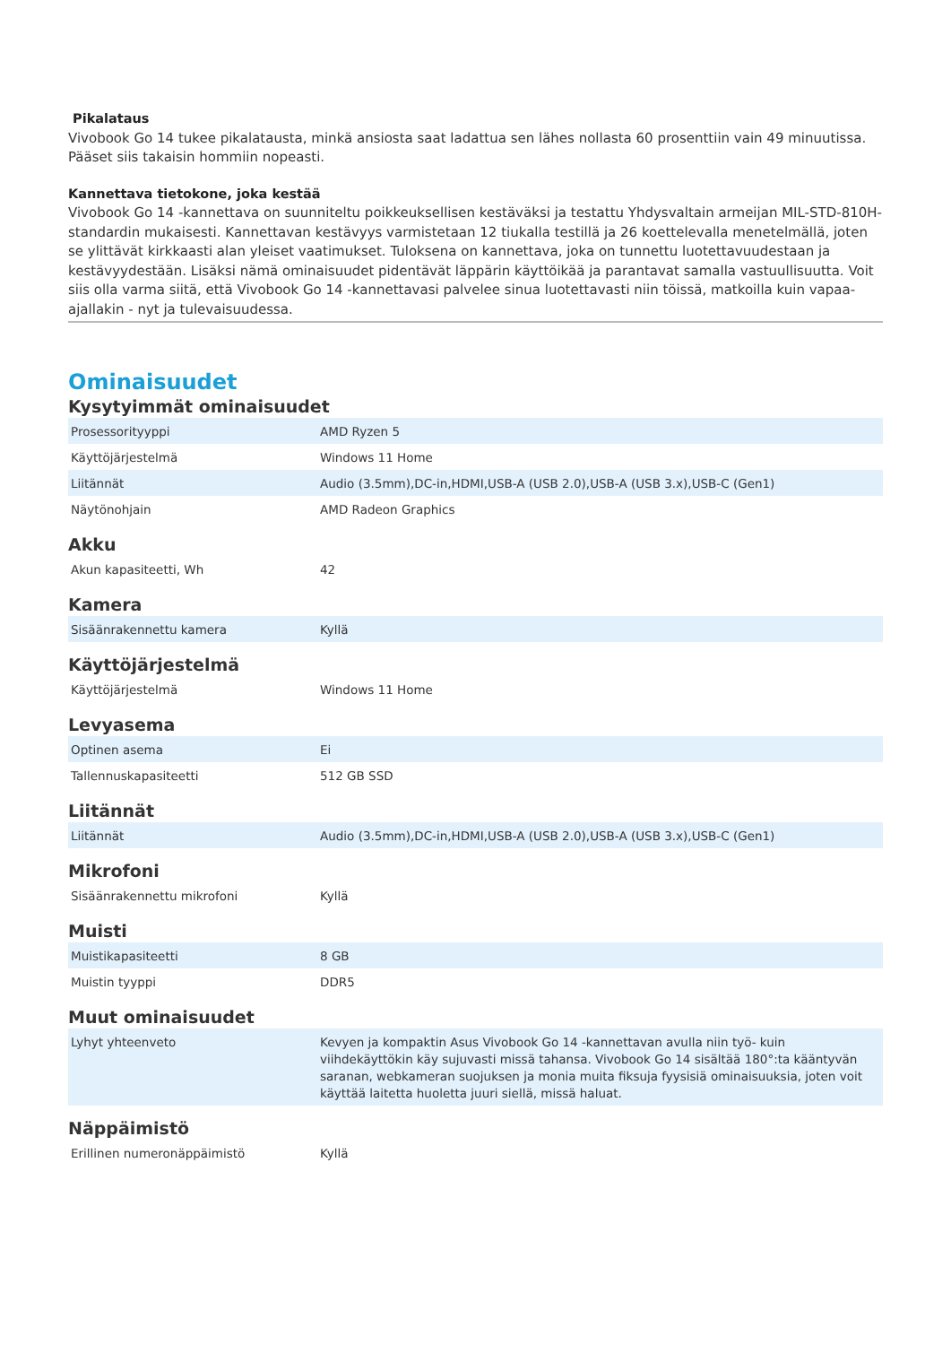Pikalataus
Vivobook Go 14 tukee pikalatausta, minkä ansiosta saat ladattua sen lähes nollasta 60 prosenttiin vain 49 minuutissa. Pääset siis takaisin hommiin nopeasti.
Kannettava tietokone, joka kestää
Vivobook Go 14 -kannettava on suunniteltu poikkeuksellisen kestäväksi ja testattu Yhdysvaltain armeijan MIL-STD-810H-standardin mukaisesti. Kannettavan kestävyys varmistetaan 12 tiukalla testillä ja 26 koettelevalla menetelmällä, joten se ylittävät kirkkaasti alan yleiset vaatimukset. Tuloksena on kannettava, joka on tunnettu luotettavuudestaan ja kestävyydestään. Lisäksi nämä ominaisuudet pidentävät läppärin käyttöikää ja parantavat samalla vastuullisuutta. Voit siis olla varma siitä, että Vivobook Go 14 -kannettavasi palvelee sinua luotettavasti niin töissä, matkoilla kuin vapaa-ajallakin - nyt ja tulevaisuudessa.
Ominaisuudet
Kysytyimmät ominaisuudet
| Prosessorityyppi | AMD Ryzen 5 |
| Käyttöjärjestelmä | Windows 11 Home |
| Liitännät | Audio (3.5mm),DC-in,HDMI,USB-A (USB 2.0),USB-A (USB 3.x),USB-C (Gen1) |
| Näytönohjain | AMD Radeon Graphics |
Akku
| Akun kapasiteetti, Wh | 42 |
Kamera
| Sisäänrakennettu kamera | Kyllä |
Käyttöjärjestelmä
| Käyttöjärjestelmä | Windows 11 Home |
Levyasema
| Optinen asema | Ei |
| Tallennuskapasiteetti | 512 GB SSD |
Liitännät
| Liitännät | Audio (3.5mm),DC-in,HDMI,USB-A (USB 2.0),USB-A (USB 3.x),USB-C (Gen1) |
Mikrofoni
| Sisäänrakennettu mikrofoni | Kyllä |
Muisti
| Muistikapasiteetti | 8 GB |
| Muistin tyyppi | DDR5 |
Muut ominaisuudet
| Lyhyt yhteenveto | Kevyen ja kompaktin Asus Vivobook Go 14 -kannettavan avulla niin työ- kuin viihdekäyttökin käy sujuvasti missä tahansa. Vivobook Go 14 sisältää 180°:ta kääntyvän saranan, webkameran suojuksen ja monia muita fiksuja fyysisiä ominaisuuksia, joten voit käyttää laitetta huoletta juuri siellä, missä haluat. |
Näppäimistö
| Erillinen numeronäppäimistö | Kyllä |